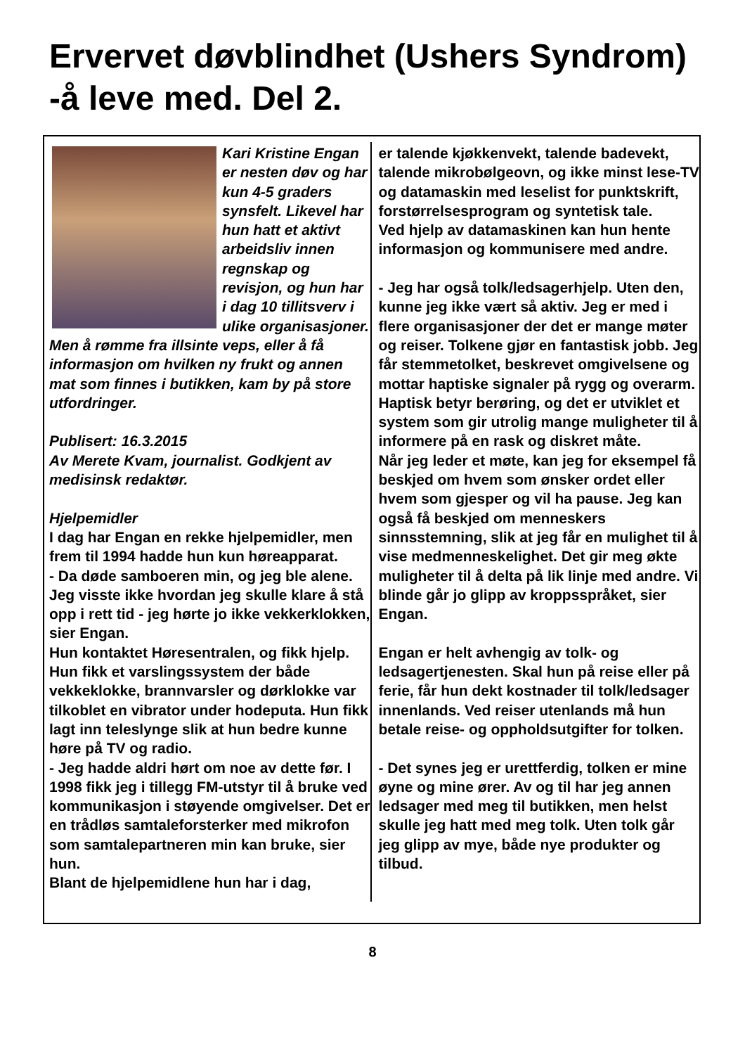Ervervet døvblindhet (Ushers Syndrom)
-å leve med. Del 2.
Kari Kristine Engan er nesten døv og har kun 4-5 graders synsfelt. Likevel har hun hatt et aktivt arbeidsliv innen regnskap og revisjon, og hun har i dag 10 tillitsverv i ulike organisasjoner. Men å rømme fra illsinte veps, eller å få informasjon om hvilken ny frukt og annen mat som finnes i butikken, kam by på store utfordringer.
Publisert: 16.3.2015
Av Merete Kvam, journalist. Godkjent av medisinsk redaktør.
Hjelpemidler
I dag har Engan en rekke hjelpemidler, men frem til 1994 hadde hun kun høreapparat.
- Da døde samboeren min, og jeg ble alene. Jeg visste ikke hvordan jeg skulle klare å stå opp i rett tid - jeg hørte jo ikke vekkerklokken, sier Engan.
Hun kontaktet Høresentralen, og fikk hjelp. Hun fikk et varslingssystem der både vekkeklokke, brannvarsler og dørklokke var tilkoblet en vibrator under hodeputa. Hun fikk lagt inn teleslynge slik at hun bedre kunne høre på TV og radio.
- Jeg hadde aldri hørt om noe av dette før. I 1998 fikk jeg i tillegg FM-utstyr til å bruke ved kommunikasjon i støyende omgivelser. Det er en trådløs samtaleforsterker med mikrofon som samtalepartneren min kan bruke, sier hun.
Blant de hjelpemidlene hun har i dag,
er talende kjøkkenvekt, talende badevekt, talende mikrobølgeovn, og ikke minst lese-TV og datamaskin med leselist for punktskrift, forstørrelsesprogram og syntetisk tale.
Ved hjelp av datamaskinen kan hun hente informasjon og kommunisere med andre.
- Jeg har også tolk/ledsagerhjelp. Uten den, kunne jeg ikke vært så aktiv. Jeg er med i flere organisasjoner der det er mange møter og reiser. Tolkene gjør en fantastisk jobb. Jeg får stemmetolket, beskrevet omgivelsene og mottar haptiske signaler på rygg og overarm. Haptisk betyr berøring, og det er utviklet et system som gir utrolig mange muligheter til å informere på en rask og diskret måte.
Når jeg leder et møte, kan jeg for eksempel få beskjed om hvem som ønsker ordet eller hvem som gjesper og vil ha pause. Jeg kan også få beskjed om menneskers sinnsstemning, slik at jeg får en mulighet til å vise medmenneskelighet. Det gir meg økte muligheter til å delta på lik linje med andre. Vi blinde går jo glipp av kroppsspråket, sier Engan.
Engan er helt avhengig av tolk- og ledsagertjenesten. Skal hun på reise eller på ferie, får hun dekt kostnader til tolk/ledsager innenlands. Ved reiser utenlands må hun betale reise- og oppholdsutgifter for tolken.
- Det synes jeg er urettferdig, tolken er mine øyne og mine ører. Av og til har jeg annen ledsager med meg til butikken, men helst skulle jeg hatt med meg tolk. Uten tolk går jeg glipp av mye, både nye produkter og tilbud.
8